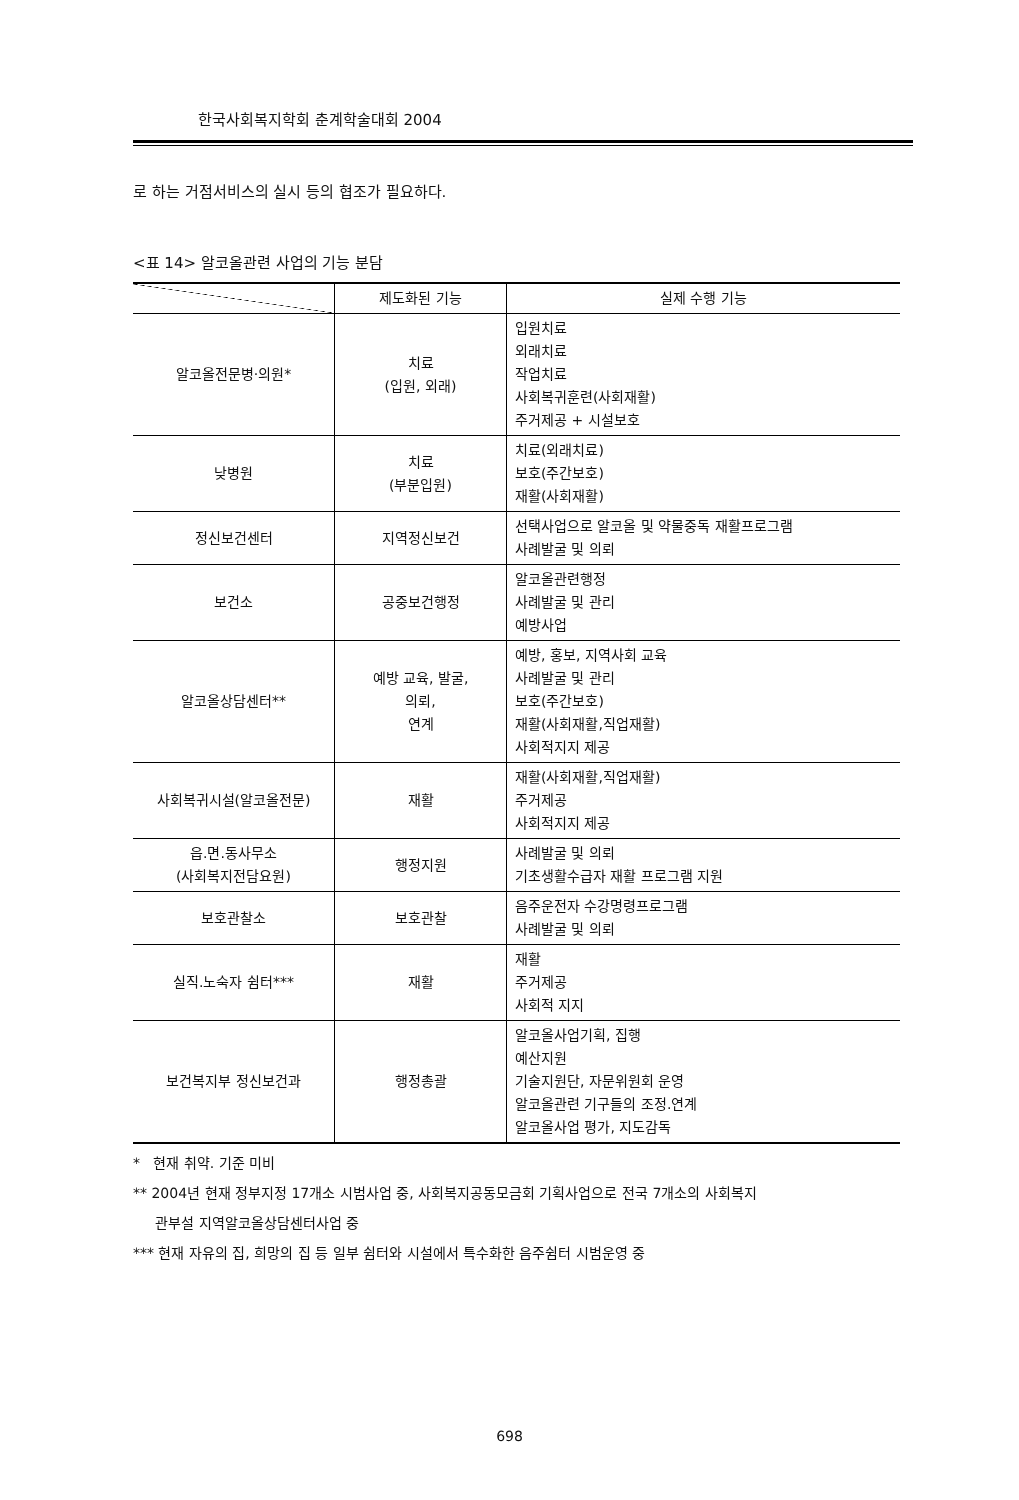한국사회복지학회 춘계학술대회 2004
로 하는 거점서비스의 실시 등의 협조가 필요하다.
<표 14> 알코올관련 사업의 기능 분담
| | 제도화된 기능 | 실제 수행 기능 |
| --- | --- | --- |
| 알코올전문병·의원* | 치료 (입원, 외래) | 입원치료 외래치료 작업치료 사회복귀훈련(사회재활) 주거제공 + 시설보호 |
| 낮병원 | 치료 (부분입원) | 치료(외래치료) 보호(주간보호) 재활(사회재활) |
| 정신보건센터 | 지역정신보건 | 선택사업으로 알코올 및 약물중독 재활프로그램 사례발굴 및 의뢰 |
| 보건소 | 공중보건행정 | 알코올관련행정 사례발굴 및 관리 예방사업 |
| 알코올상담센터** | 예방 교육, 발굴, 의뢰, 연계 | 예방, 홍보, 지역사회 교육 사례발굴 및 관리 보호(주간보호) 재활(사회재활,직업재활) 사회적지지 제공 |
| 사회복귀시설(알코올전문) | 재활 | 재활(사회재활,직업재활) 주거제공 사회적지지 제공 |
| 읍.면.동사무소 (사회복지전담요원) | 행정지원 | 사례발굴 및 의뢰 기초생활수급자 재활 프로그램 지원 |
| 보호관찰소 | 보호관찰 | 음주운전자 수강명령프로그램 사례발굴 및 의뢰 |
| 실직.노숙자 쉼터*** | 재활 | 재활 주거제공 사회적 지지 |
| 보건복지부 정신보건과 | 행정총괄 | 알코올사업기획, 집행 예산지원 기술지원단, 자문위원회 운영 알코올관련 기구들의 조정.연계 알코올사업 평가, 지도감독 |
* 현재 취약. 기준 미비
** 2004년 현재 정부지정 17개소 시범사업 중, 사회복지공동모금회 기획사업으로 전국 7개소의 사회복지
관부설 지역알코올상담센터사업 중
*** 현재 자유의 집, 희망의 집 등 일부 쉼터와 시설에서 특수화한 음주쉼터 시범운영 중
698